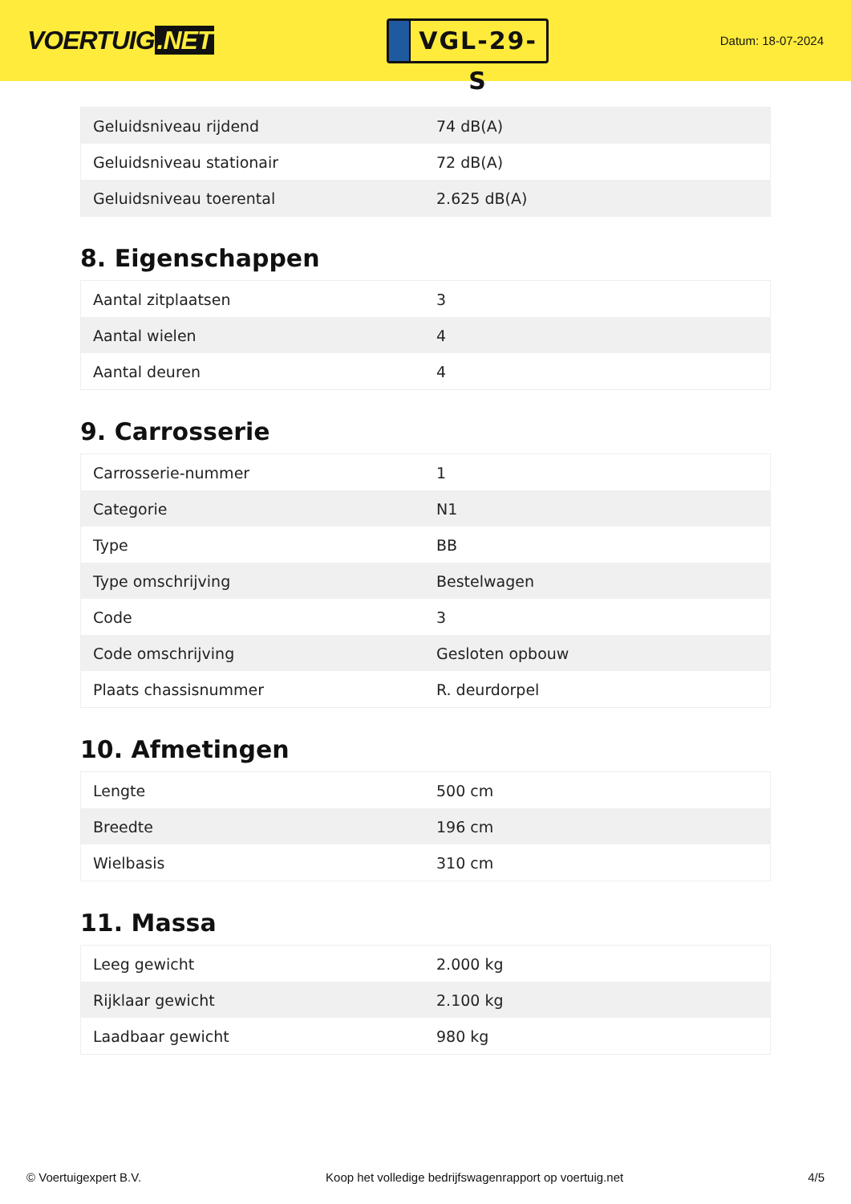VOERTUIG.NET
VGL-29-S
Datum: 18-07-2024
| Geluidsniveau rijdend | 74 dB(A) |
| Geluidsniveau stationair | 72 dB(A) |
| Geluidsniveau toerental | 2.625 dB(A) |
8. Eigenschappen
| Aantal zitplaatsen | 3 |
| Aantal wielen | 4 |
| Aantal deuren | 4 |
9. Carrosserie
| Carrosserie-nummer | 1 |
| Categorie | N1 |
| Type | BB |
| Type omschrijving | Bestelwagen |
| Code | 3 |
| Code omschrijving | Gesloten opbouw |
| Plaats chassisnummer | R. deurdorpel |
10. Afmetingen
| Lengte | 500 cm |
| Breedte | 196 cm |
| Wielbasis | 310 cm |
11. Massa
| Leeg gewicht | 2.000 kg |
| Rijklaar gewicht | 2.100 kg |
| Laadbaar gewicht | 980 kg |
© Voertuigexpert B.V. Koop het volledige bedrijfswagenrapport op voertuig.net 4/5